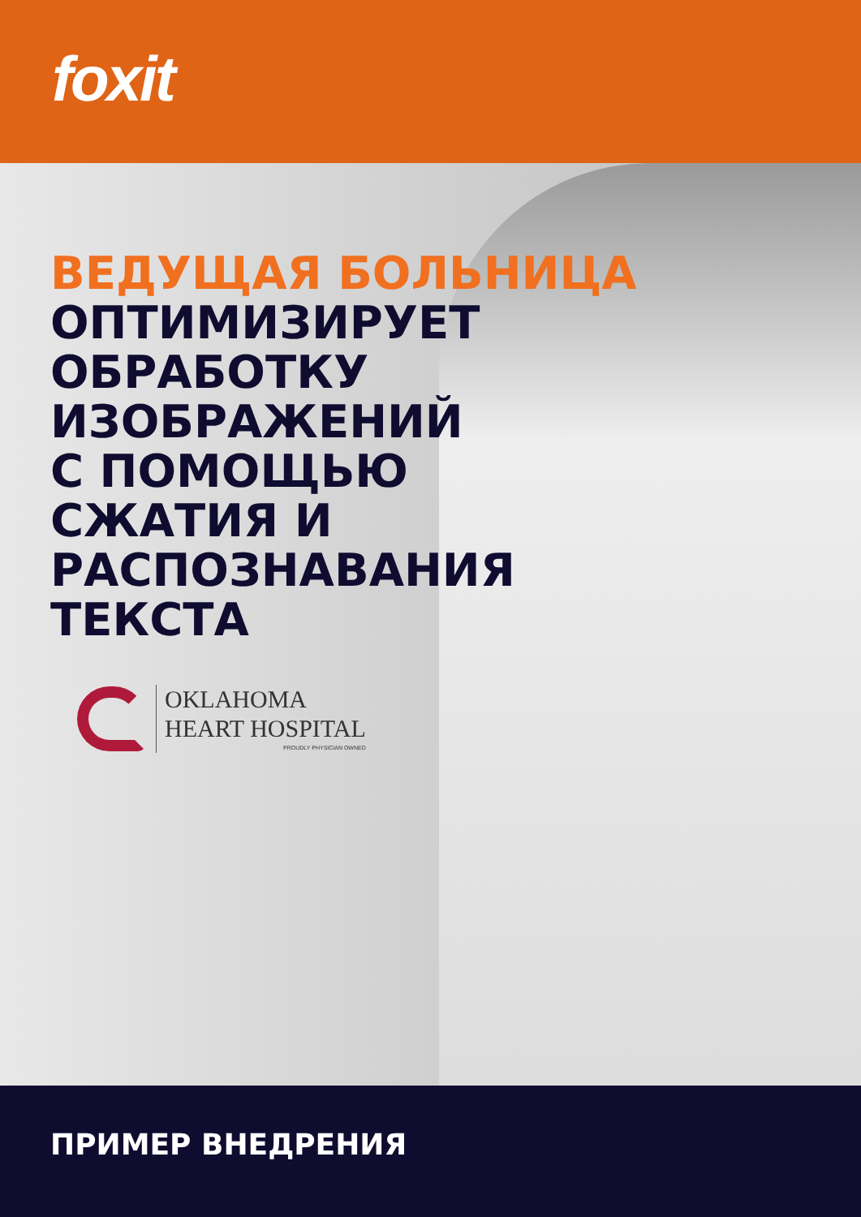foxit
ВЕДУЩАЯ БОЛЬНИЦА
ОПТИМИЗИРУЕТ
ОБРАБОТКУ
ИЗОБРАЖЕНИЙ
С ПОМОЩЬЮ
СЖАТИЯ И
РАСПОЗНАВАНИЯ
ТЕКСТА
OKLAHOMA
HEART HOSPITAL
PROUDLY PHYSICIAN OWNED
ПРИМЕР ВНЕДРЕНИЯ